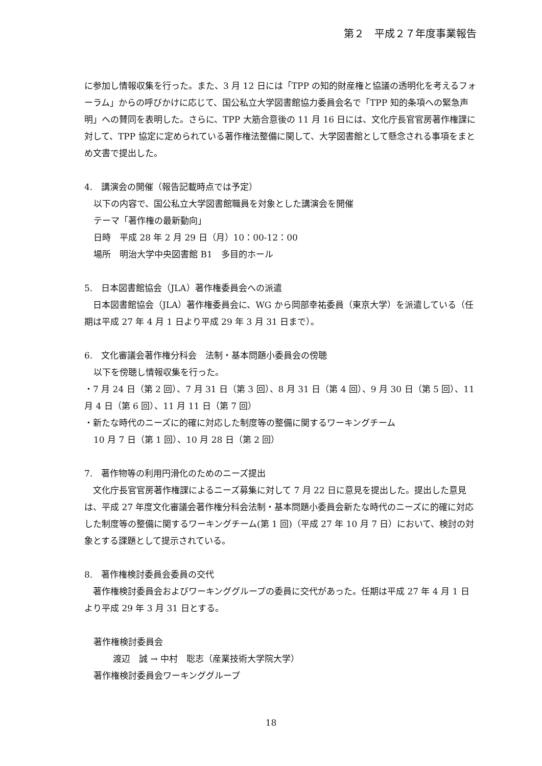第２　平成２７年度事業報告
に参加し情報収集を行った。また、3 月 12 日には「TPP の知的財産権と協議の透明化を考えるフォーラム」からの呼びかけに応じて、国公私立大学図書館協力委員会名で「TPP 知的条項への緊急声明」への賛同を表明した。さらに、TPP 大筋合意後の 11 月 16 日には、文化庁長官官房著作権課に対して、TPP 協定に定められている著作権法整備に関して、大学図書館として懸念される事項をまとめ文書で提出した。
4.　講演会の開催（報告記載時点では予定）
以下の内容で、国公私立大学図書館職員を対象とした講演会を開催
テーマ「著作権の最新動向」
日時　平成 28 年 2 月 29 日（月）10：00-12：00
場所　明治大学中央図書館 B1　多目的ホール
5.　日本図書館協会（JLA）著作権委員会への派遣
　日本図書館協会（JLA）著作権委員会に、WG から岡部幸祐委員（東京大学）を派遣している（任期は平成 27 年 4 月 1 日より平成 29 年 3 月 31 日まで）。
6.　文化審議会著作権分科会　法制・基本問題小委員会の傍聴
以下を傍聴し情報収集を行った。
・7 月 24 日（第 2 回）、7 月 31 日（第 3 回）、8 月 31 日（第 4 回）、9 月 30 日（第 5 回）、11 月 4 日（第 6 回）、11 月 11 日（第 7 回）
・新たな時代のニーズに的確に対応した制度等の整備に関するワーキングチーム
10 月 7 日（第 1 回）、10 月 28 日（第 2 回）
7.　著作物等の利用円滑化のためのニーズ提出
　文化庁長官官房著作権課によるニーズ募集に対して 7 月 22 日に意見を提出した。提出した意見は、平成 27 年度文化審議会著作権分科会法制・基本問題小委員会新たな時代のニーズに的確に対応した制度等の整備に関するワーキングチーム(第 1 回)（平成 27 年 10 月 7 日）において、検討の対象とする課題として提示されている。
8.　著作権検討委員会委員の交代
　著作権検討委員会およびワーキンググループの委員に交代があった。任期は平成 27 年 4 月 1 日より平成 29 年 3 月 31 日とする。
著作権検討委員会
渡辺　誠 → 中村　聡志（産業技術大学院大学）
著作権検討委員会ワーキンググループ
18